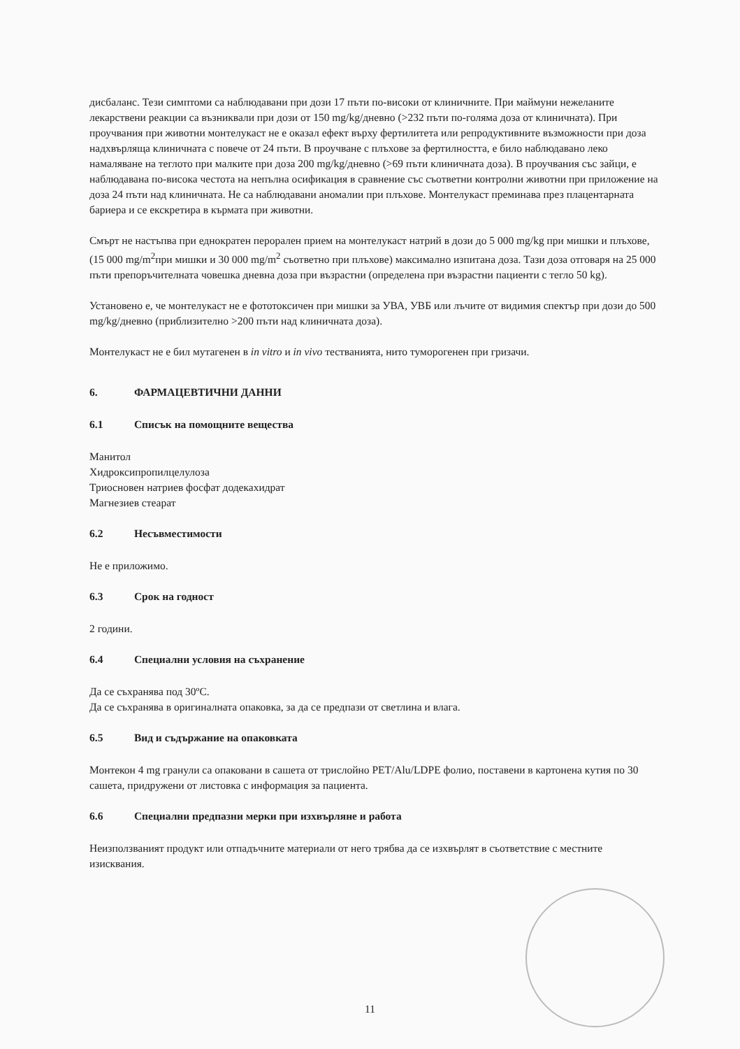дисбаланс. Тези симптоми са наблюдавани при дози 17 пъти по-високи от клиничните. При маймуни нежеланите лекарствени реакции са възниквали при дози от 150 mg/kg/дневно (>232 пъти по-голяма доза от клиничната). При проучвания при животни монтелукаст не е оказал ефект върху фертилитета или репродуктивните възможности при доза надхвърляща клиничната с повече от 24 пъти. В проучване с плъхове за фертилността, е било наблюдавано леко намаляване на теглото при малките при доза 200 mg/kg/дневно (>69 пъти клиничната доза). В проучвания със зайци, е наблюдавана по-висока честота на непълна осификация в сравнение със съответни контролни животни при приложение на доза 24 пъти над клиничната. Не са наблюдавани аномалии при плъхове. Монтелукаст преминава през плацентарната бариера и се екскретира в кърмата при животни.
Смърт не настъпва при еднократен перорален прием на монтелукаст натрий в дози до 5 000 mg/kg при мишки и плъхове, (15 000 mg/m<sup>2</sup>при мишки и 30 000 mg/m<sup>2</sup> съответно при плъхове) максимално изпитана доза. Тази доза отговаря на 25 000 пъти препоръчителната човешка дневна доза при възрастни (определена при възрастни пациенти с тегло 50 kg).
Установено е, че монтелукаст не е фототоксичен при мишки за УВА, УВБ или лъчите от видимия спектър при дози до 500 mg/kg/дневно (приблизително >200 пъти над клиничната доза).
Монтелукаст не е бил мутагенен в in vitro и in vivo тестванията, нито туморогенен при гризачи.
6. ФАРМАЦЕВТИЧНИ ДАННИ
6.1 Списък на помощните вещества
Манитол
Хидроксипропилцелулоза
Триосновен натриев фосфат додекахидрат
Магнезиев стеарат
6.2 Несъвместимости
Не е приложимо.
6.3 Срок на годност
2 години.
6.4 Специални условия на съхранение
Да се съхранява под 30ºC.
Да се съхранява в оригиналната опаковка, за да се предпази от светлина и влага.
6.5 Вид и съдържание на опаковката
Монтекон 4 mg гранули са опаковани в сашета от трислойно PET/Alu/LDPE фолио, поставени в картонена кутия по 30 сашета, придружени от листовка с информация за пациента.
6.6 Специални предпазни мерки при изхвърляне и работа
Неизползваният продукт или отпадъчните материали от него трябва да се изхвърлят в съответствие с местните изисквания.
11